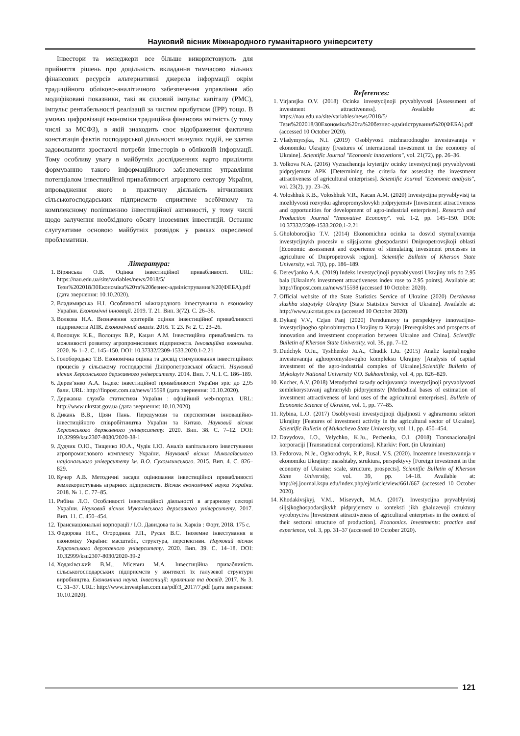Науковий вісник Міжнародного гуманітарного університету
Інвестори та менеджери все більше використовують для прийняття рішень про доцільність вкладання тимчасово вільних фінансових ресурсів альтернативні джерела інформації окрім традиційного обліково-аналітичного забезпечення управління або модифіковані показники, такі як силовий імпульс капіталу (PMC), імпульс рентабельності реалізації за чистим прибутком (IPP) тощо. В умовах цифровізації економіки традиційна фінансова звітність (у тому числі за МСФЗ), в якій знаходить своє відображення фактична констатація фактів господарської діяльності минулих подій, не здатна задовольнити зростаючі потреби інвесторів в обліковій інформації. Тому особливу увагу в майбутніх дослідженнях варто приділити формуванню такого інформаційного забезпечення управління потенціалом інвестиційної привабливості аграрного сектору України, впровадження якого в практичну діяльність вітчизняних сільськогосподарських підприємств сприятиме всебічному та комплексному поліпшенню інвестиційної активності, у тому числі щодо залучення необхідного обсягу іноземних інвестицій. Останнє слугуватиме основою майбутніх розвідок у рамках окресленої проблематики.
Література:
1. Вірянська О.В. Оцінка інвестиційної привабливості. URL: https://nau.edu.ua/site/variables/news/2018/5/Тези%202018/30Економіка%20та%20безнес-адміністрування%20(ФЕБА).pdf (дата звернення: 10.10.2020).
2. Владимирська Н.І. Особливості міжнародного інвестування в економіку України. Економічні інновації. 2019. Т. 21. Вип. 3(72). С. 26–36.
3. Волкова Н.А. Визначення критеріїв оцінки інвестиційної привабливості підприємств АПК. Економічний аналіз. 2016. Т. 23. № 2. С. 23–26.
4. Волощук К.Б., Волощук В.Р., Кацан А.М. Інвестиційна привабливість та можливості розвитку агропромислових підприємств. Інноваційна економіка. 2020. № 1–2. С. 145–150. DOI: 10.37332/2309-1533.2020.1-2.21
5. Голобородько Т.В. Економічна оцінка та досвід стимулювання інвестиційних процесів у сільському господарстві Дніпропетровської області. Науковий вісник Херсонського державного університету. 2014. Вип. 7. Ч. І. С. 186–189.
6. Дерев’янко А.А. Індекс інвестиційної привабливості України зріс до 2,95 бали. URL: http://finpost.com.ua/news/15598 (дата звернення: 10.10.2020).
7. Державна служба статистики України : офіційний web-портал. URL: http://www.ukrstat.gov.ua (дата звернення: 10.10.2020).
8. Дикань В.В., Цзян Пань. Передумови та перспективи інноваційно-інвестиційного співробітництва України та Китаю. Науковий вісник Херсонського державного університету. 2020. Вип. 38. С. 7–12. DOI: 10.32999/ksu2307-8030/2020-38-1
9. Дудчик О.Ю., Тищенко Ю.А., Чудік І.Ю. Аналіз капітального інвестування агропромислового комплексу України. Науковий вісник Миколаївського національного університету ім. В.О. Сухомлинського. 2015. Вип. 4. С. 826–829.
10. Кучер А.В. Методичні засади оцінювання інвестиційної привабливості землекористувань аграрних підприємств. Вісник економічної науки України. 2018. № 1. С. 77–85.
11. Рибіна Л.О. Особливості інвестиційної діяльності в аграрному секторі України. Науковий вісник Мукачівського державного університету. 2017. Вип. 11. С. 450–454.
12. Транснаціональні корпорації / І.О. Давидова та ін. Харків : Форт, 2018. 175 с.
13. Федорова Н.Є., Огородник Р.П., Русал В.С. Іноземне інвестування в економіку України: масштаби, структура, перспективи. Науковий вісник Херсонського державного університету. 2020. Вип. 39. С. 14–18. DOI: 10.32999/ksu2307-8030/2020-39-2
14. Ходаківський В.М., Місевич М.А. Інвестиційна привабливість сільськогосподарських підприємств у контексті їх галузевої структури виробництва. Економічна наука. Інвестиції: практика та досвід. 2017. № 3. С. 31–37. URL: http://www.investplan.com.ua/pdf/3_2017/7.pdf (дата звернення: 10.10.2020).
References:
1. Virjansjka O.V. (2018) Ocinka investycijnoji pryvablyvosti [Assessment of investment attractiveness]. Available at: https://nau.edu.ua/site/variables/news/2018/5/Тези%202018/30Економіка%20та%20безнес-адміністрування%20(ФЕБА).pdf (accessed 10 October 2020).
2. Vladymyrsjka, N.I. (2019) Osoblyvosti mizhnarodnogho investuvannja v ekonomiku Ukrajiny [Features of international investment in the economy of Ukraine]. Scientific Journal "Economic innovations", vol. 21(72), pp. 26–36.
3. Volkova N.A. (2016) Vyznachennja kryterijiv ocinky investycijnoji pryvablyvosti pidpryjemstv APK [Determining the criteria for assessing the investment attractiveness of agricultural enterprises]. Scientific Journal "Economic analysis", vol. 23(2), pp. 23–26.
4. Voloshhuk K.B., Voloshhuk V.R., Kacan A.M. (2020) Investycijna pryvablyvistj ta mozhlyvosti rozvytku aghropromyslovykh pidpryjemstv [Investment attractiveness and opportunities for development of agro-industrial enterprises]. Research and Production Journal "Innovative Economy". vol. 1-2, pp. 145–150. DOI: 10.37332/2309-1533.2020.1-2.21
5. Gholoborodjko T.V. (2014) Ekonomichna ocinka ta dosvid stymuljuvannja investycijnykh procesiv u siljsjkomu ghospodarstvi Dnipropetrovsjkoji oblasti [Economic assessment and experience of stimulating investment processes in agriculture of Dnipropetrovsk region]. Scientific Bulletin of Kherson State University, vol. 7(I), pp. 186–189.
6. Derev'janko A.A. (2019) Indeks investycijnoji pryvablyvosti Ukrajiny zris do 2,95 bala [Ukraine's investment attractiveness index rose to 2.95 points]. Available at: http://finpost.com.ua/news/15598 (accessed 10 October 2020).
7. Official website of the State Statistics Service of Ukraine (2020) Derzhavna sluzhba statystyky Ukrajiny [State Statistics Service of Ukraine]. Available at: http://www.ukrstat.gov.ua (accessed 10 October 2020).
8. Dykanj V.V., Czjan Panj (2020) Peredumovy ta perspektyvy innovacijno-investycijnogho spivrobitnyctva Ukrajiny ta Kytaju [Prerequisites and prospects of innovation and investment cooperation between Ukraine and China]. Scientific Bulletin of Kherson State University, vol. 38, pp. 7–12.
9. Dudchyk O.Ju., Tyshhenko Ju.A., Chudik I.Ju. (2015) Analiz kapitaljnogho investuvannja aghropromyslovogho kompleksu Ukrajiny [Analysis of capital investment of the agro-industrial complex of Ukraine].Scientific Bulletin of Mykolayiv National University V.O. Sukhomlinsky, vol. 4, pp. 826–829.
10. Kucher, A.V. (2018) Metodychni zasady ocinjuvannja investycijnoji pryvablyvosti zemlekorystuvanj aghrarnykh pidpryjemstv [Methodical bases of estimation of investment attractiveness of land uses of the agricultural enterprises]. Bulletin of Economic Science of Ukraine, vol. 1, pp. 77–85.
11. Rybina, L.O. (2017) Osoblyvosti investycijnoji dijaljnosti v aghrarnomu sektori Ukrajiny [Features of investment activity in the agricultural sector of Ukraine]. Scientific Bulletin of Mukachevo State University, vol. 11, pp. 450–454.
12. Davydova, I.O., Velychko, K.Ju., Pechenka, O.I. (2018) Transnacionaljni korporaciji [Transnational corporations]. Kharkiv: Fort. (in Ukrainian)
13. Fedorova, N.Je., Oghorodnyk, R.P., Rusal, V.S. (2020). Inozemne investuvannja v ekonomiku Ukrajiny: masshtaby, struktura, perspektyvy [Foreign investment in the economy of Ukraine: scale, structure, prospects]. Scientific Bulletin of Kherson State University, vol. 39, pp. 14–18. Available at: http://ej.journal.kspu.edu/index.php/ej/article/view/661/667 (accessed 10 October 2020).
14. Khodakivsjkyj, V.M., Misevych, M.A. (2017). Investycijna pryvablyvistj siljsjkoghospodarsjkykh pidpryjemstv u konteksti jikh ghaluzevoji struktury vyrobnyctva [Investment attractiveness of agricultural enterprises in the context of their sectoral structure of production]. Economics. Investments: practice and experience, vol. 3, pp. 31–37 (accessed 10 October 2020).
121